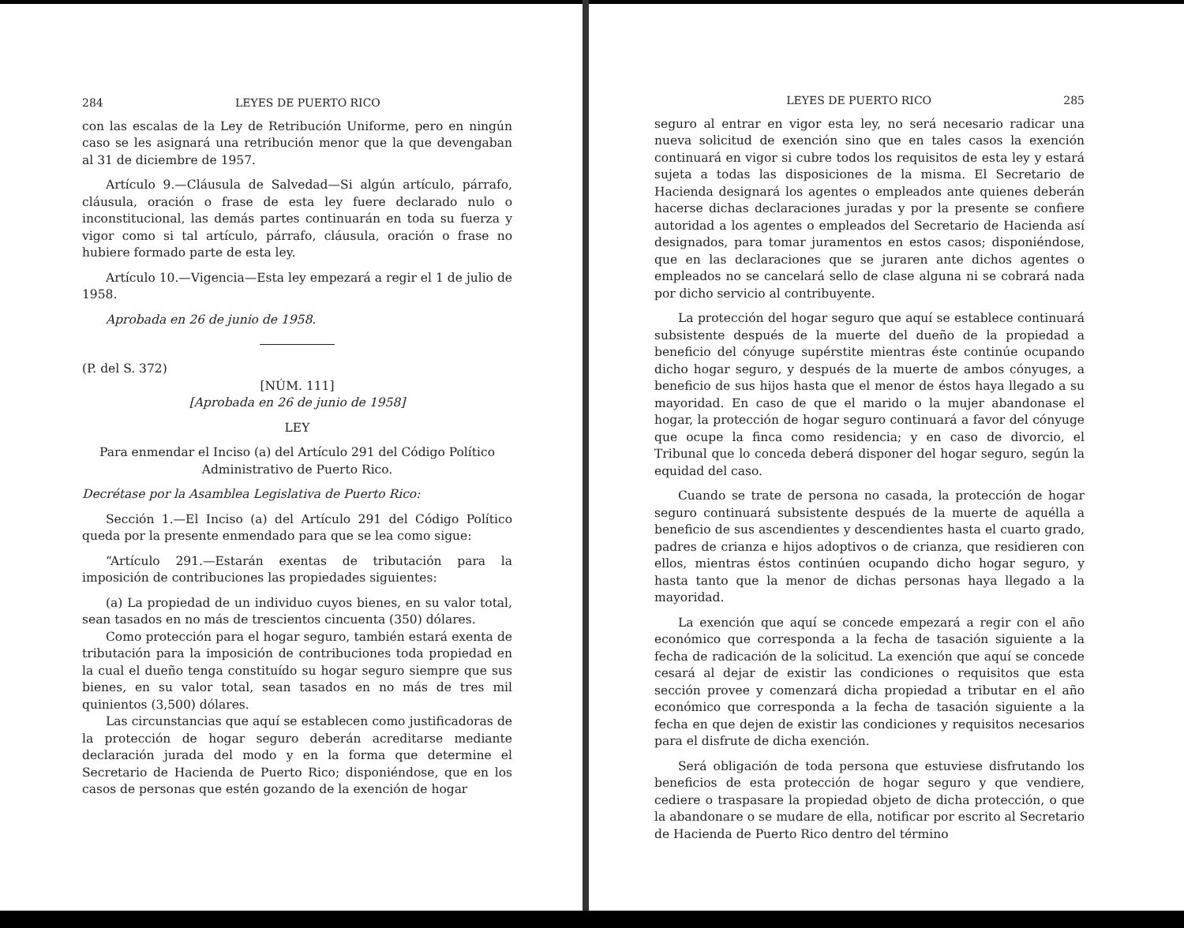284 LEYES DE PUERTO RICO
con las escalas de la Ley de Retribución Uniforme, pero en ningún caso se les asignará una retribución menor que la que devengaban al 31 de diciembre de 1957.
Artículo 9.—Cláusula de Salvedad—Si algún artículo, párrafo, cláusula, oración o frase de esta ley fuere declarado nulo o inconstitucional, las demás partes continuarán en toda su fuerza y vigor como si tal artículo, párrafo, cláusula, oración o frase no hubiere formado parte de esta ley.
Artículo 10.—Vigencia—Esta ley empezará a regir el 1 de julio de 1958.
Aprobada en 26 de junio de 1958.
(P. del S. 372)
[NÚM. 111]
[Aprobada en 26 de junio de 1958]
LEY
Para enmendar el Inciso (a) del Artículo 291 del Código Político Administrativo de Puerto Rico.
Decrétase por la Asamblea Legislativa de Puerto Rico:
Sección 1.—El Inciso (a) del Artículo 291 del Código Político queda por la presente enmendado para que se lea como sigue:
“Artículo 291.—Estarán exentas de tributación para la imposición de contribuciones las propiedades siguientes:
(a) La propiedad de un individuo cuyos bienes, en su valor total, sean tasados en no más de trescientos cincuenta (350) dólares.
Como protección para el hogar seguro, también estará exenta de tributación para la imposición de contribuciones toda propiedad en la cual el dueño tenga constituído su hogar seguro siempre que sus bienes, en su valor total, sean tasados en no más de tres mil quinientos (3,500) dólares.
Las circunstancias que aquí se establecen como justificadoras de la protección de hogar seguro deberán acreditarse mediante declaración jurada del modo y en la forma que determine el Secretario de Hacienda de Puerto Rico; disponiéndose, que en los casos de personas que estén gozando de la exención de hogar
LEYES DE PUERTO RICO 285
seguro al entrar en vigor esta ley, no será necesario radicar una nueva solicitud de exención sino que en tales casos la exención continuará en vigor si cubre todos los requisitos de esta ley y estará sujeta a todas las disposiciones de la misma. El Secretario de Hacienda designará los agentes o empleados ante quienes deberán hacerse dichas declaraciones juradas y por la presente se confiere autoridad a los agentes o empleados del Secretario de Hacienda así designados, para tomar juramentos en estos casos; disponiéndose, que en las declaraciones que se juraren ante dichos agentes o empleados no se cancelará sello de clase alguna ni se cobrará nada por dicho servicio al contribuyente.
La protección del hogar seguro que aquí se establece continuará subsistente después de la muerte del dueño de la propiedad a beneficio del cónyuge supérstite mientras éste continúe ocupando dicho hogar seguro, y después de la muerte de ambos cónyuges, a beneficio de sus hijos hasta que el menor de éstos haya llegado a su mayoridad. En caso de que el marido o la mujer abandonase el hogar, la protección de hogar seguro continuará a favor del cónyuge que ocupe la finca como residencia; y en caso de divorcio, el Tribunal que lo conceda deberá disponer del hogar seguro, según la equidad del caso.
Cuando se trate de persona no casada, la protección de hogar seguro continuará subsistente después de la muerte de aquélla a beneficio de sus ascendientes y descendientes hasta el cuarto grado, padres de crianza e hijos adoptivos o de crianza, que residieren con ellos, mientras éstos continúen ocupando dicho hogar seguro, y hasta tanto que la menor de dichas personas haya llegado a la mayoridad.
La exención que aquí se concede empezará a regir con el año económico que corresponda a la fecha de tasación siguiente a la fecha de radicación de la solicitud. La exención que aquí se concede cesará al dejar de existir las condiciones o requisitos que esta sección provee y comenzará dicha propiedad a tributar en el año económico que corresponda a la fecha de tasación siguiente a la fecha en que dejen de existir las condiciones y requisitos necesarios para el disfrute de dicha exención.
Será obligación de toda persona que estuviese disfrutando los beneficios de esta protección de hogar seguro y que vendiere, cediere o traspasare la propiedad objeto de dicha protección, o que la abandonare o se mudare de ella, notificar por escrito al Secretario de Hacienda de Puerto Rico dentro del término